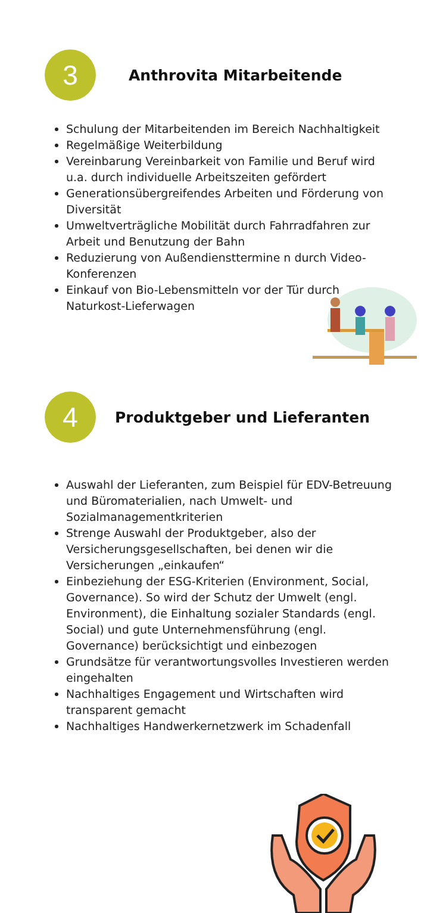3
Anthrovita Mitarbeitende
Schulung der Mitarbeitenden im Bereich Nachhaltigkeit
Regelmäßige Weiterbildung
Vereinbarung Vereinbarkeit von Familie und Beruf wird u.a. durch individuelle Arbeitszeiten gefördert
Generationsübergreifendes Arbeiten und Förderung von Diversität
Umweltverträgliche Mobilität durch Fahrradfahren zur Arbeit und Benutzung der Bahn
Reduzierung von Außendiensttermine n durch Video-Konferenzen
Einkauf von Bio-Lebensmitteln vor der Tür durch Naturkost-Lieferwagen
4
Produktgeber und Lieferanten
Auswahl der Lieferanten, zum Beispiel für EDV-Betreuung und Büromaterialien, nach Umwelt- und Sozialmanagementkriterien
Strenge Auswahl der Produktgeber, also der Versicherungsgesellschaften, bei denen wir die Versicherungen „einkaufen“
Einbeziehung der ESG-Kriterien (Environment, Social, Governance). So wird der Schutz der Umwelt (engl. Environment), die Einhaltung sozialer Standards (engl. Social) und gute Unternehmensführung (engl. Governance) berücksichtigt und einbezogen
Grundsätze für verantwortungsvolles Investieren werden eingehalten
Nachhaltiges Engagement und Wirtschaften wird transparent gemacht
Nachhaltiges Handwerkernetzwerk im Schadenfall